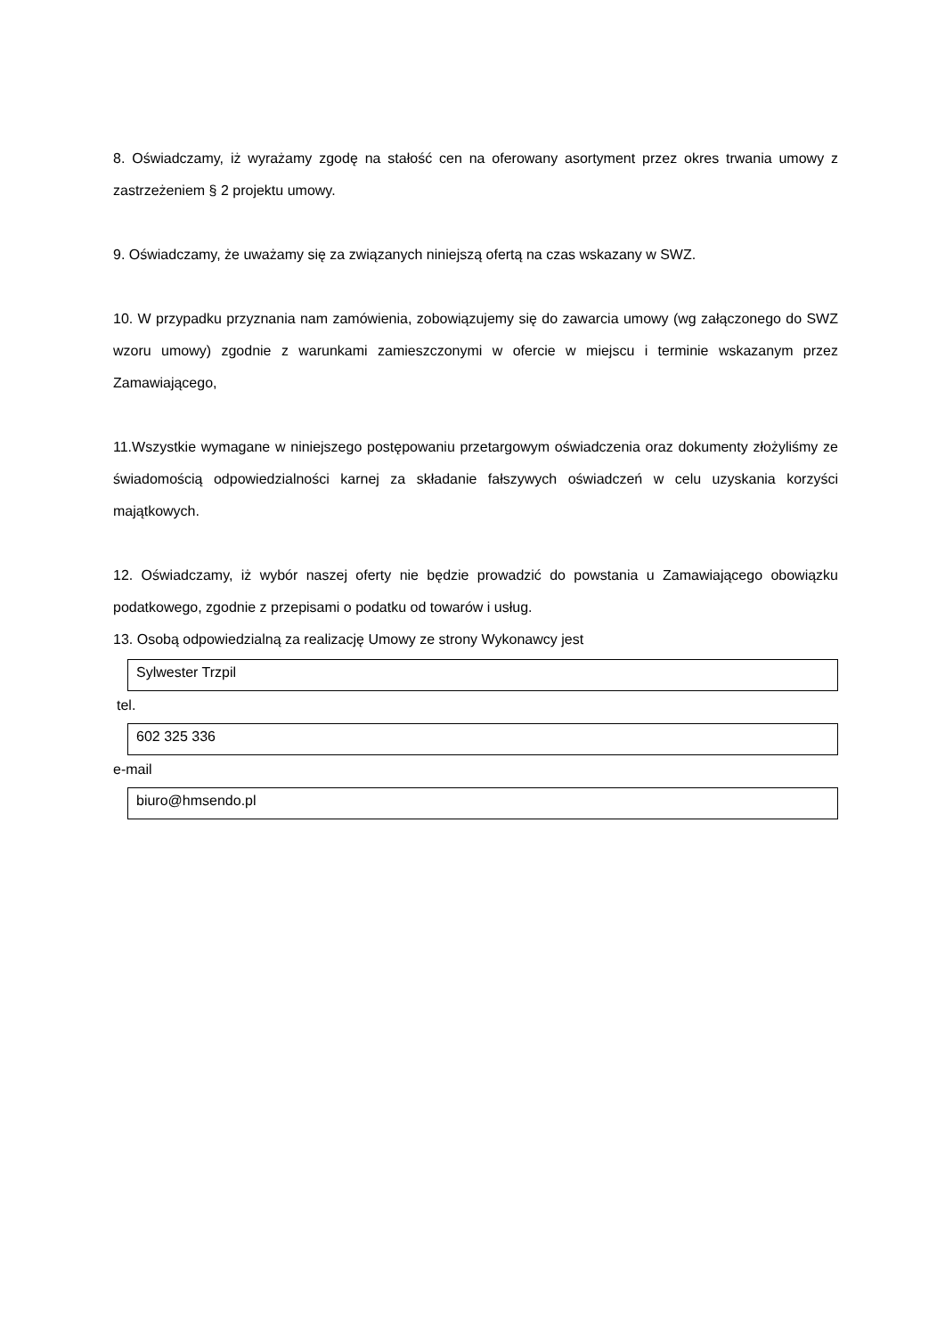8. Oświadczamy, iż wyrażamy zgodę na stałość cen na oferowany asortyment przez okres trwania umowy z zastrzeżeniem § 2 projektu umowy.
9. Oświadczamy, że uważamy się za związanych niniejszą ofertą na czas wskazany w SWZ.
10. W przypadku przyznania nam zamówienia, zobowiązujemy się do zawarcia umowy (wg załączonego do SWZ wzoru umowy) zgodnie z warunkami zamieszczonymi w ofercie w miejscu i terminie wskazanym przez Zamawiającego,
11.Wszystkie wymagane w niniejszego postępowaniu przetargowym oświadczenia oraz dokumenty złożyliśmy ze świadomością odpowiedzialności karnej za składanie fałszywych oświadczeń w celu uzyskania korzyści majątkowych.
12. Oświadczamy, iż wybór naszej oferty nie będzie prowadzić do powstania u Zamawiającego obowiązku podatkowego, zgodnie z przepisami o podatku od towarów i usług.
13. Osobą odpowiedzialną za realizację Umowy ze strony Wykonawcy jest
Sylwester Trzpil
tel.
602 325 336
e-mail
biuro@hmsendo.pl